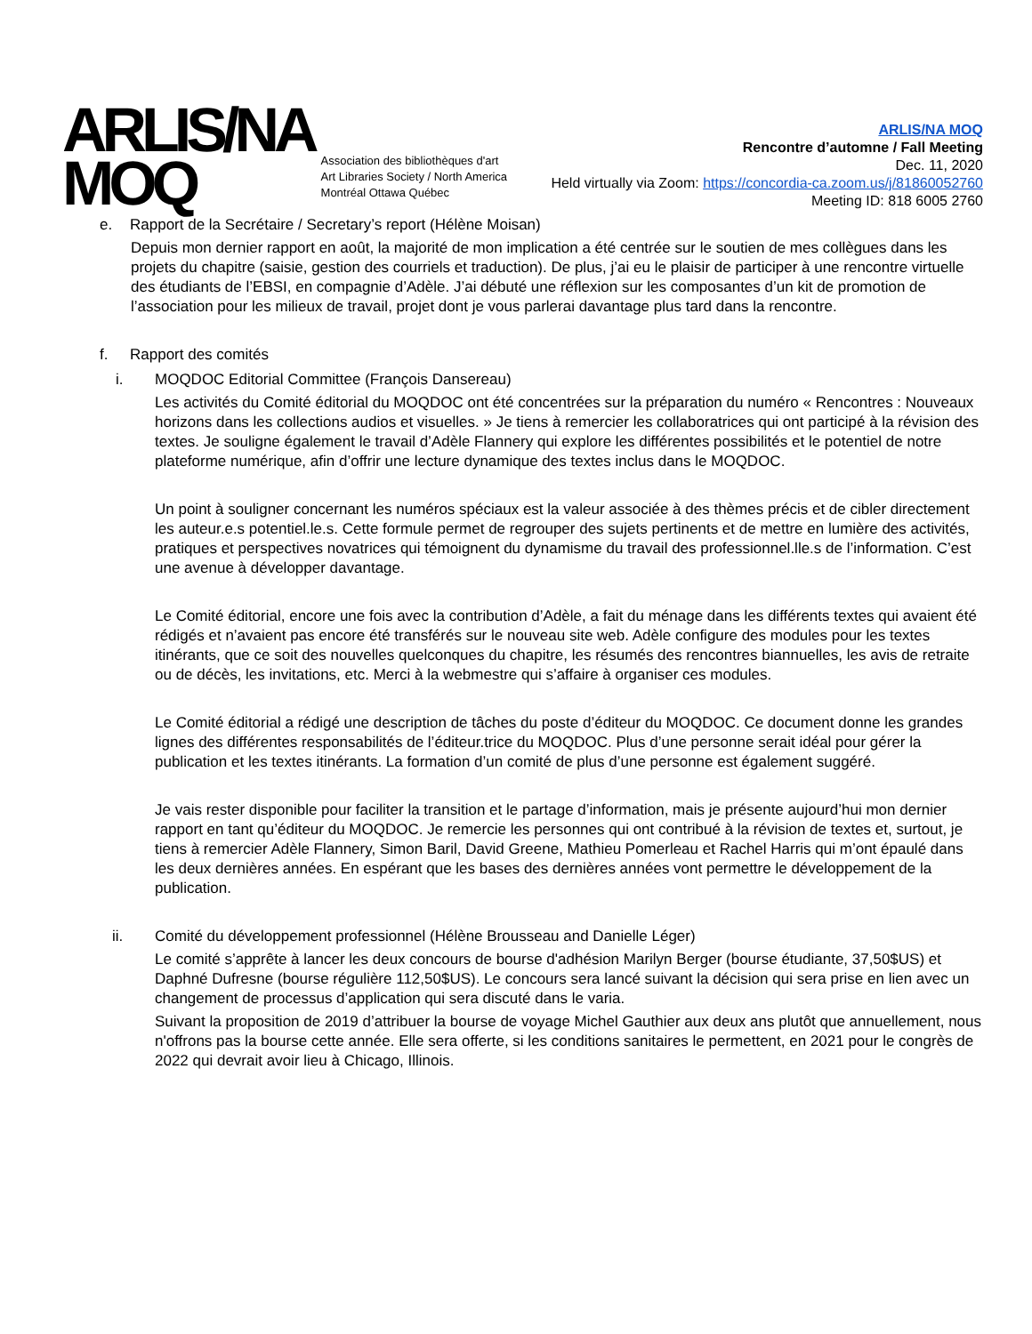ARLIS/NA
MOQ
Association des bibliothèques d'art
Art Libraries Society / North America
Montréal Ottawa Québec
ARLIS/NA MOQ
Rencontre d’automne / Fall Meeting
Dec. 11, 2020
Held virtually via Zoom: https://concordia-ca.zoom.us/j/81860052760
Meeting ID: 818 6005 2760
e. Rapport de la Secrétaire / Secretary’s report (Hélène Moisan)
Depuis mon dernier rapport en août, la majorité de mon implication a été centrée sur le soutien de mes collègues dans les projets du chapitre (saisie, gestion des courriels et traduction). De plus, j’ai eu le plaisir de participer à une rencontre virtuelle des étudiants de l’EBSI, en compagnie d’Adèle. J’ai débuté une réflexion sur les composantes d’un kit de promotion de l’association pour les milieux de travail, projet dont je vous parlerai davantage plus tard dans la rencontre.
f. Rapport des comités
i. MOQDOC Editorial Committee (François Dansereau)
Les activités du Comité éditorial du MOQDOC ont été concentrées sur la préparation du numéro « Rencontres : Nouveaux horizons dans les collections audios et visuelles. » Je tiens à remercier les collaboratrices qui ont participé à la révision des textes. Je souligne également le travail d’Adèle Flannery qui explore les différentes possibilités et le potentiel de notre plateforme numérique, afin d’offrir une lecture dynamique des textes inclus dans le MOQDOC.
Un point à souligner concernant les numéros spéciaux est la valeur associée à des thèmes précis et de cibler directement les auteur.e.s potentiel.le.s. Cette formule permet de regrouper des sujets pertinents et de mettre en lumière des activités, pratiques et perspectives novatrices qui témoignent du dynamisme du travail des professionnel.lle.s de l’information. C’est une avenue à développer davantage.
Le Comité éditorial, encore une fois avec la contribution d’Adèle, a fait du ménage dans les différents textes qui avaient été rédigés et n’avaient pas encore été transférés sur le nouveau site web. Adèle configure des modules pour les textes itinérants, que ce soit des nouvelles quelconques du chapitre, les résumés des rencontres biannuelles, les avis de retraite ou de décès, les invitations, etc. Merci à la webmestre qui s’affaire à organiser ces modules.
Le Comité éditorial a rédigé une description de tâches du poste d’éditeur du MOQDOC. Ce document donne les grandes lignes des différentes responsabilités de l’éditeur.trice du MOQDOC. Plus d’une personne serait idéal pour gérer la publication et les textes itinérants. La formation d’un comité de plus d’une personne est également suggéré.
Je vais rester disponible pour faciliter la transition et le partage d’information, mais je présente aujourd’hui mon dernier rapport en tant qu’éditeur du MOQDOC. Je remercie les personnes qui ont contribué à la révision de textes et, surtout, je tiens à remercier Adèle Flannery, Simon Baril, David Greene, Mathieu Pomerleau et Rachel Harris qui m’ont épaulé dans les deux dernières années. En espérant que les bases des dernières années vont permettre le développement de la publication.
ii. Comité du développement professionnel (Hélène Brousseau and Danielle Léger)
Le comité s’apprête à lancer les deux concours de bourse d'adhésion Marilyn Berger (bourse étudiante, 37,50$US) et Daphné Dufresne (bourse régulière 112,50$US). Le concours sera lancé suivant la décision qui sera prise en lien avec un changement de processus d’application qui sera discuté dans le varia.
Suivant la proposition de 2019 d’attribuer la bourse de voyage Michel Gauthier aux deux ans plutôt que annuellement, nous n'offrons pas la bourse cette année. Elle sera offerte, si les conditions sanitaires le permettent, en 2021 pour le congrès de 2022 qui devrait avoir lieu à Chicago, Illinois.